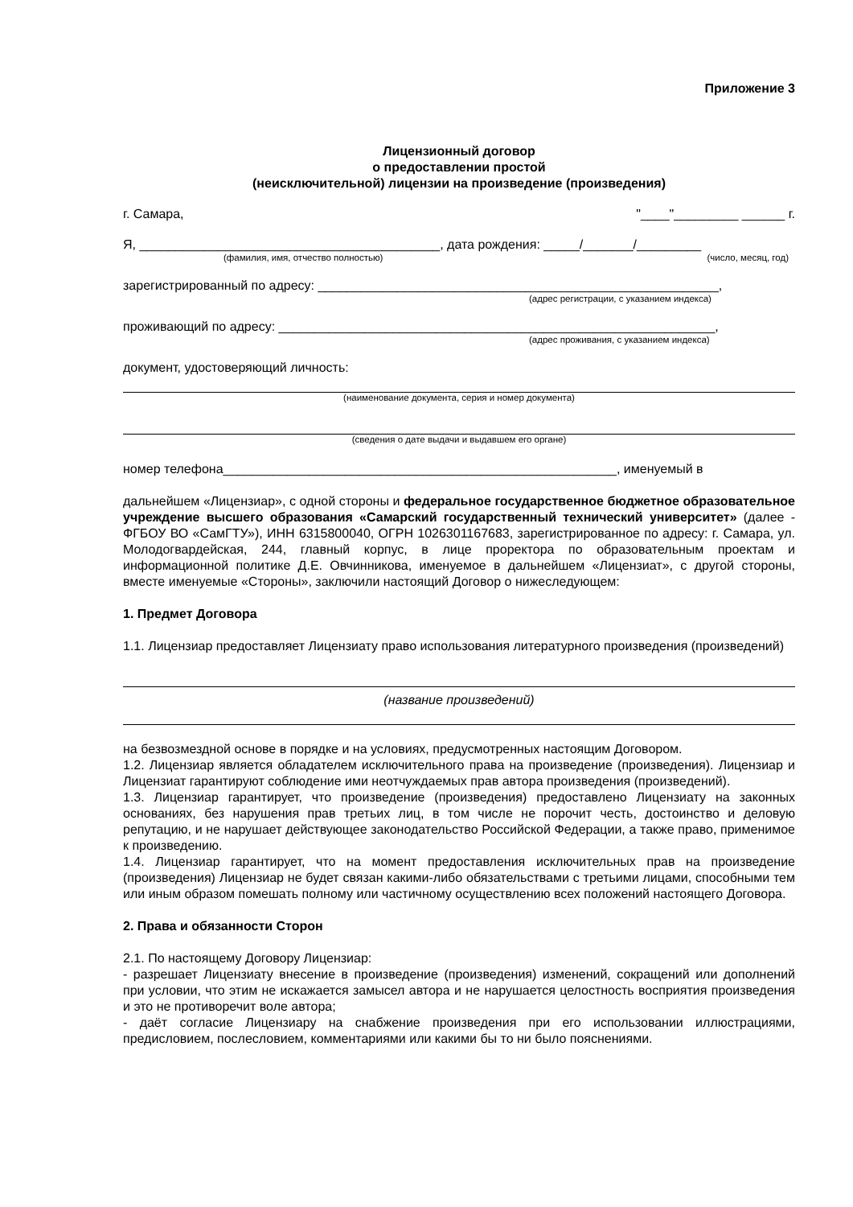Приложение 3
Лицензионный договор
о предоставлении простой
(неисключительной) лицензии на произведение (произведения)
г. Самара, "____"_________ ______ г.
Я, __________________________________________, дата рождения: _____/_______/_________
(фамилия, имя, отчество полностью) (число, месяц, год)
зарегистрированный по адресу: ________________________________________________________,
(адрес регистрации, с указанием индекса)
проживающий по адресу: _____________________________________________________________,
(адрес проживания, с указанием индекса)
документ, удостоверяющий личность:
(наименование документа, серия и номер документа)
(сведения о дате выдачи и выдавшем его органе)
номер телефона_______________________________________________________, именуемый в
дальнейшем «Лицензиар», с одной стороны и федеральное государственное бюджетное образовательное учреждение высшего образования «Самарский государственный технический университет» (далее - ФГБОУ ВО «СамГТУ»), ИНН 6315800040, ОГРН 1026301167683, зарегистрированное по адресу: г. Самара, ул. Молодогвардейская, 244, главный корпус, в лице проректора по образовательным проектам и информационной политике Д.Е. Овчинникова, именуемое в дальнейшем «Лицензиат», с другой стороны, вместе именуемые «Стороны», заключили настоящий Договор о нижеследующем:
1. Предмет Договора
1.1. Лицензиар предоставляет Лицензиату право использования литературного произведения (произведений)
(название произведений)
на безвозмездной основе в порядке и на условиях, предусмотренных настоящим Договором.
1.2. Лицензиар является обладателем исключительного права на произведение (произведения). Лицензиар и Лицензиат гарантируют соблюдение ими неотчуждаемых прав автора произведения (произведений).
1.3. Лицензиар гарантирует, что произведение (произведения) предоставлено Лицензиату на законных основаниях, без нарушения прав третьих лиц, в том числе не порочит честь, достоинство и деловую репутацию, и не нарушает действующее законодательство Российской Федерации, а также право, применимое к произведению.
1.4. Лицензиар гарантирует, что на момент предоставления исключительных прав на произведение (произведения) Лицензиар не будет связан какими-либо обязательствами с третьими лицами, способными тем или иным образом помешать полному или частичному осуществлению всех положений настоящего Договора.
2. Права и обязанности Сторон
2.1. По настоящему Договору Лицензиар:
- разрешает Лицензиату внесение в произведение (произведения) изменений, сокращений или дополнений при условии, что этим не искажается замысел автора и не нарушается целостность восприятия произведения и это не противоречит воле автора;
- даёт согласие Лицензиару на снабжение произведения при его использовании иллюстрациями, предисловием, послесловием, комментариями или какими бы то ни было пояснениями.